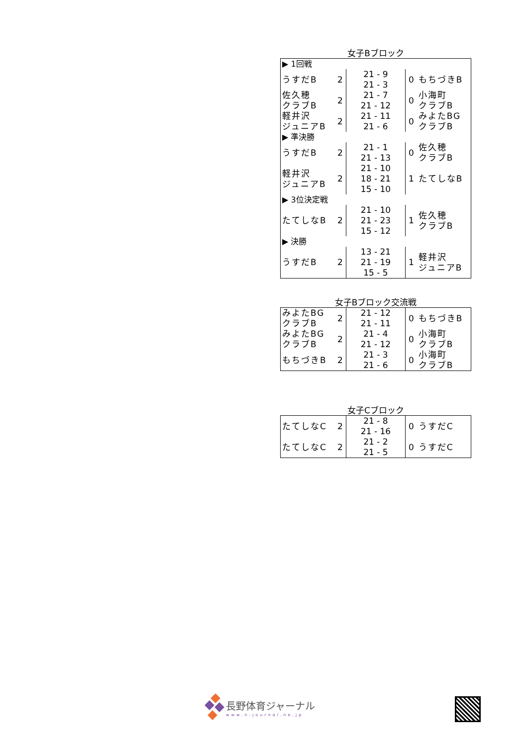女子Bブロック
| ▶ 1回戦 | | | | |
| うすだB | 2 | 21 - 9 21 - 3 | 0 | もちづきB |
| 佐久穂 クラブB | 2 | 21 - 7 21 - 12 | 0 | 小海町 クラブB |
| 軽井沢 ジュニアB | 2 | 21 - 11 21 - 6 | 0 | みよたBG クラブB |
| ▶ 準決勝 | | | | |
| うすだB | 2 | 21 - 1 21 - 13 | 0 | 佐久穂 クラブB |
| 軽井沢 ジュニアB | 2 | 21 - 10 18 - 21 15 - 10 | 1 | たてしなB |
| ▶ 3位決定戦 | | | | |
| たてしなB | 2 | 21 - 10 21 - 23 15 - 12 | 1 | 佐久穂 クラブB |
| ▶ 決勝 | | | | |
| うすだB | 2 | 13 - 21 21 - 19 15 - 5 | 1 | 軽井沢 ジュニアB |
女子Bブロック交流戦
| みよたBG クラブB | 2 | 21 - 12 21 - 11 | 0 | もちづきB |
| みよたBG クラブB | 2 | 21 - 4 21 - 12 | 0 | 小海町 クラブB |
| もちづきB | 2 | 21 - 3 21 - 6 | 0 | 小海町 クラブB |
女子Cブロック
| たてしなC | 2 | 21 - 8 21 - 16 | 0 | うすだC |
| たてしなC | 2 | 21 - 2 21 - 5 | 0 | うすだC |
長野体育ジャーナル
www.n-journal.ne.jp